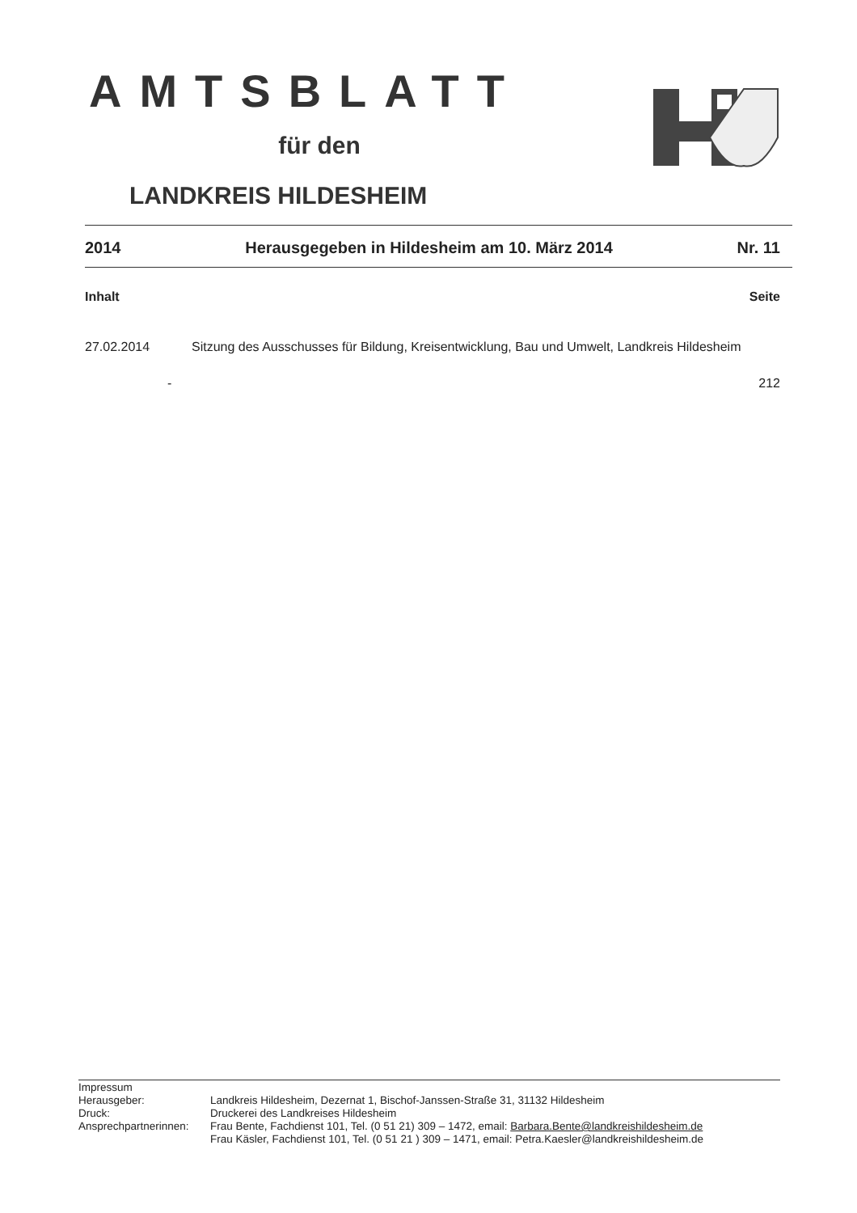AMTSBLATT
für den
LANDKREIS HILDESHEIM
2014 Herausgegeben in Hildesheim am 10. März 2014 Nr. 11
Inhalt Seite
27.02.2014 Sitzung des Ausschusses für Bildung, Kreisentwicklung, Bau und Umwelt, Landkreis Hildesheim
- 212
| Impressum | |
| Herausgeber: | Landkreis Hildesheim, Dezernat 1, Bischof-Janssen-Straße 31, 31132 Hildesheim |
| Druck: | Druckerei des Landkreises Hildesheim |
| Ansprechpartnerinnen: | Frau Bente, Fachdienst 101, Tel. (0 51 21) 309 – 1472, email: Barbara.Bente@landkreishildesheim.de Frau Käsler, Fachdienst 101, Tel. (0 51 21 ) 309 – 1471, email: Petra.Kaesler@landkreishildesheim.de |